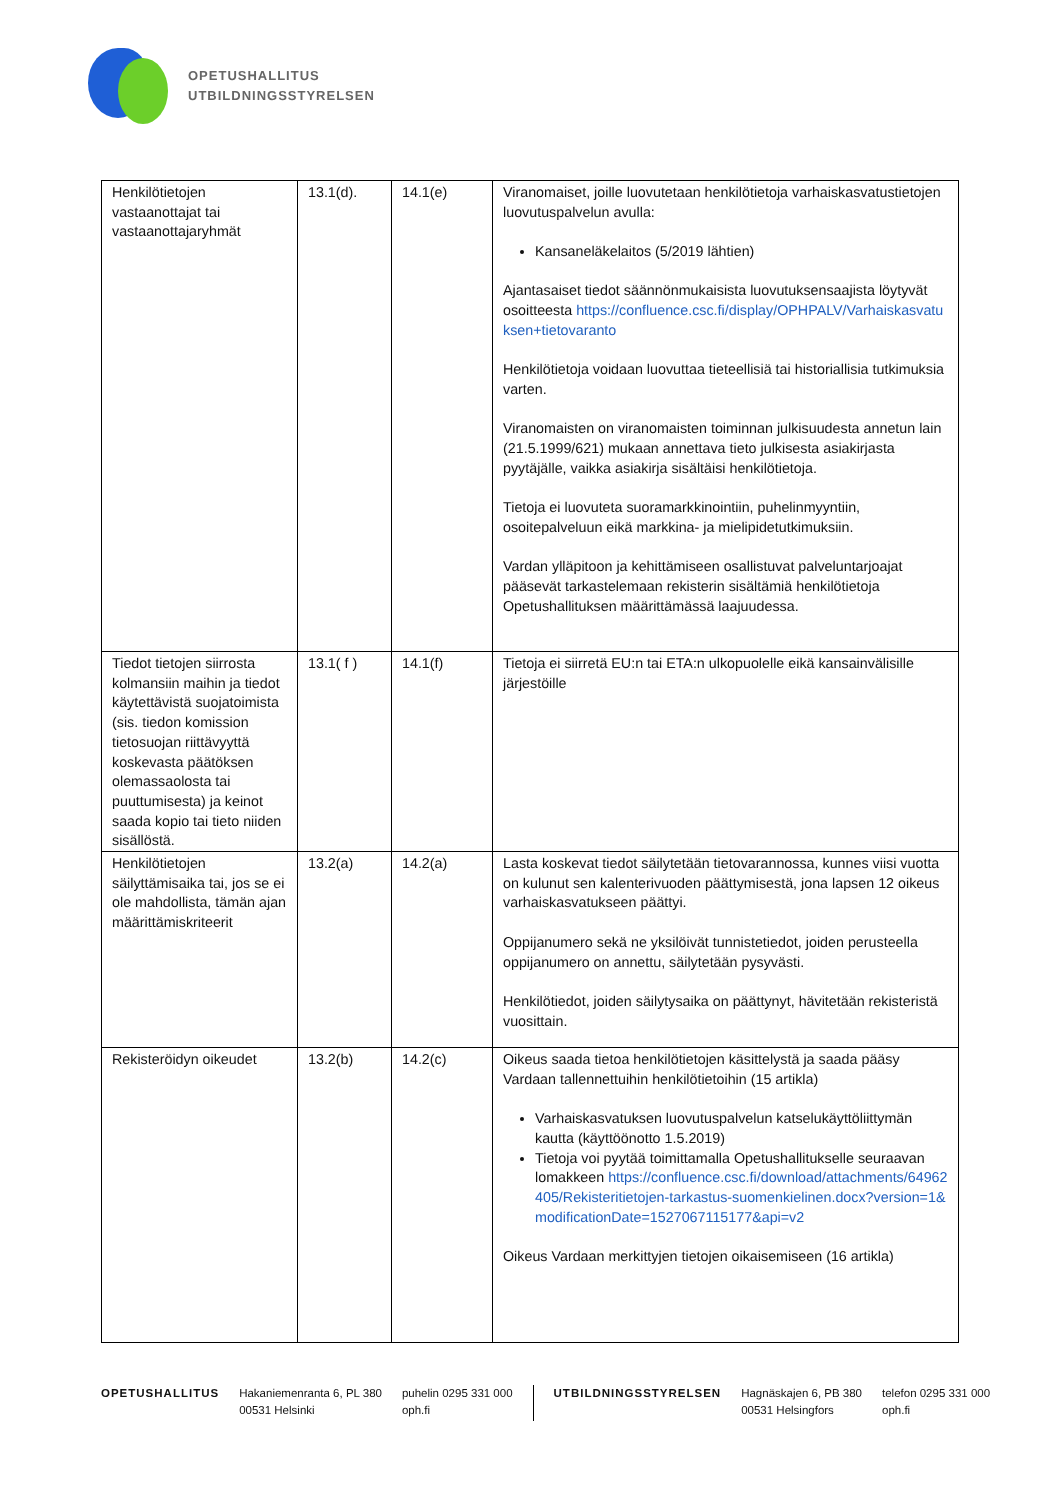OPETUSHALLITUS
UTBILDNINGSSTYRELSEN
| Henkilötietojen vastaanottajat tai vastaanottajaryhmät | 13.1(d). | 14.1(e) | Viranomaiset, joille luovutetaan henkilötietoja varhaiskasvatustietojen luovutuspalvelun avulla: Kansaneläkelaitos (5/2019 lähtien) Ajantasaiset tiedot säännönmukaisista luovutuksensaajista löytyvät osoitteesta https://confluence.csc.fi/display/OPHPALV/Varhaiskasvatuksen+tietovaranto Henkilötietoja voidaan luovuttaa tieteellisiä tai historiallisia tutkimuksia varten. Viranomaisten on viranomaisten toiminnan julkisuudesta annetun lain (21.5.1999/621) mukaan annettava tieto julkisesta asiakirjasta pyytäjälle, vaikka asiakirja sisältäisi henkilötietoja. Tietoja ei luovuteta suoramarkkinointiin, puhelinmyyntiin, osoitepalveluun eikä markkina- ja mielipidetutkimuksiin. Vardan ylläpitoon ja kehittämiseen osallistuvat palveluntarjoajat pääsevät tarkastelemaan rekisterin sisältämiä henkilötietoja Opetushallituksen määrittämässä laajuudessa. |
| Tiedot tietojen siirrosta kolmansiin maihin ja tiedot käytettävistä suojatoimista (sis. tiedon komission tietosuojan riittävyyttä koskevasta päätöksen olemassaolosta tai puuttumisesta) ja keinot saada kopio tai tieto niiden sisällöstä. | 13.1( f ) | 14.1(f) | Tietoja ei siirretä EU:n tai ETA:n ulkopuolelle eikä kansainvälisille järjestöille |
| Henkilötietojen säilyttämisaika tai, jos se ei ole mahdollista, tämän ajan määrittämiskriteerit | 13.2(a) | 14.2(a) | Lasta koskevat tiedot säilytetään tietovarannossa, kunnes viisi vuotta on kulunut sen kalenterivuoden päättymisestä, jona lapsen 12 oikeus varhaiskasvatukseen päättyi. Oppijanumero sekä ne yksilöivät tunnistetiedot, joiden perusteella oppijanumero on annettu, säilytetään pysyvästi. Henkilötiedot, joiden säilytysaika on päättynyt, hävitetään rekisteristä vuosittain. |
| Rekisteröidyn oikeudet | 13.2(b) | 14.2(c) | Oikeus saada tietoa henkilötietojen käsittelystä ja saada pääsy Vardaan tallennettuihin henkilötietoihin (15 artikla) Varhaiskasvatuksen luovutuspalvelun katselukäyttöliittymän kautta (käyttöönotto 1.5.2019) Tietoja voi pyytää toimittamalla Opetushallitukselle seuraavan lomakkeen https://confluence.csc.fi/download/attachments/64962405/Rekisteritietojen-tarkastus-suomenkielinen.docx?version=1&modificationDate=1527067115177&api=v2 Oikeus Vardaan merkittyjen tietojen oikaisemiseen (16 artikla) |
OPETUSHALLITUS Hakaniemenranta 6, PL 380
00531 Helsinki
puhelin 0295 331 000
oph.fi
UTBILDNINGSSTYRELSEN Hagnäskajen 6, PB 380
00531 Helsingfors
telefon 0295 331 000
oph.fi